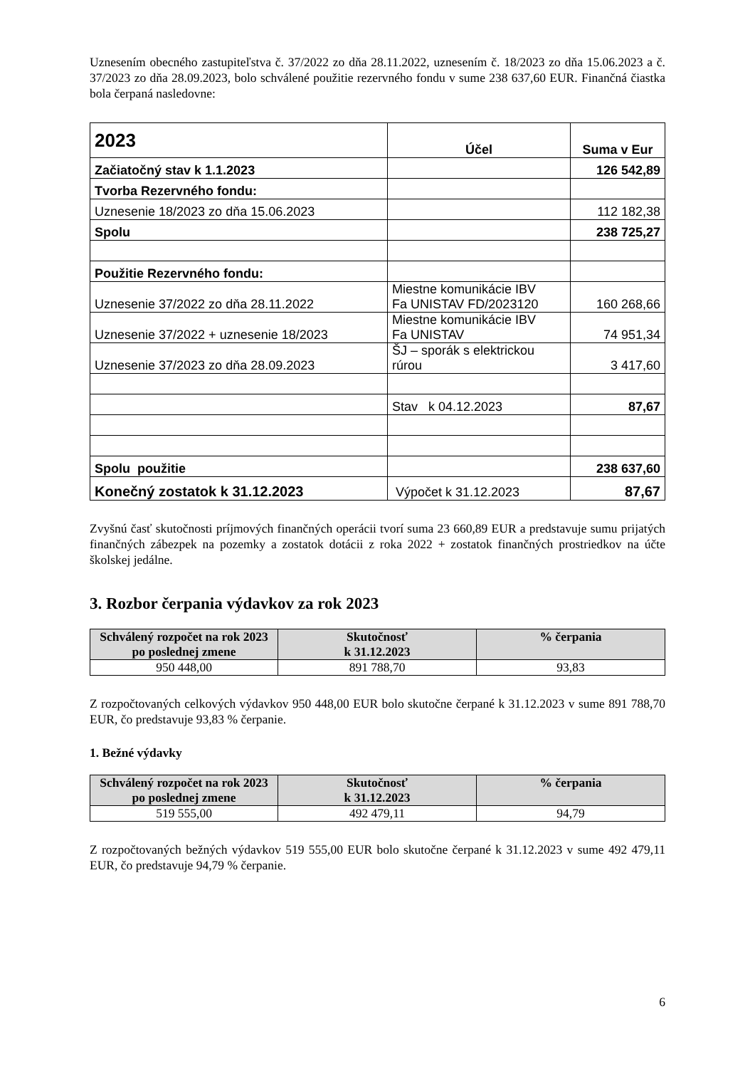Uznesením obecného zastupiteľstva č. 37/2022 zo dňa 28.11.2022, uznesením č. 18/2023 zo dňa 15.06.2023 a č. 37/2023 zo dňa 28.09.2023, bolo schválené použitie rezervného fondu v sume 238 637,60 EUR. Finančná čiastka bola čerpaná nasledovne:
| 2023 | Účel | Suma v Eur |
| Začiatočný stav k 1.1.2023 | | 126 542,89 |
| Tvorba Rezervného fondu: | | |
| Uznesenie 18/2023 zo dňa 15.06.2023 | | 112 182,38 |
| Spolu | | 238 725,27 |
| Použitie Rezervného fondu: | | |
| Uznesenie 37/2022 zo dňa 28.11.2022 | Miestne komunikácie IBV Fa UNISTAV FD/2023120 | 160 268,66 |
| Uznesenie 37/2022 + uznesenie 18/2023 | Miestne komunikácie IBV Fa UNISTAV | 74 951,34 |
| Uznesenie 37/2023 zo dňa 28.09.2023 | ŠJ – sporák s elektrickou rúrou | 3 417,60 |
| | Stav k 04.12.2023 | 87,67 |
| Spolu použitie | | 238 637,60 |
| Konečný zostatok k 31.12.2023 | Výpočet k 31.12.2023 | 87,67 |
Zvyšnú časť skutočnosti príjmových finančných operácii tvorí suma 23 660,89 EUR a predstavuje sumu prijatých finančných zábezpek na pozemky a zostatok dotácii z roka 2022 + zostatok finančných prostriedkov na účte školskej jedálne.
3. Rozbor čerpania výdavkov za rok 2023
| Schválený rozpočet na rok 2023 po poslednej zmene | Skutočnosť k 31.12.2023 | % čerpania |
| --- | --- | --- |
| 950 448,00 | 891 788,70 | 93,83 |
Z rozpočtovaných celkových výdavkov 950 448,00 EUR bolo skutočne čerpané k 31.12.2023 v sume 891 788,70 EUR, čo predstavuje 93,83 % čerpanie.
1. Bežné výdavky
| Schválený rozpočet na rok 2023 po poslednej zmene | Skutočnosť k 31.12.2023 | % čerpania |
| --- | --- | --- |
| 519 555,00 | 492 479,11 | 94,79 |
Z rozpočtovaných bežných výdavkov 519 555,00 EUR bolo skutočne čerpané k 31.12.2023 v sume 492 479,11 EUR, čo predstavuje 94,79 % čerpanie.
6